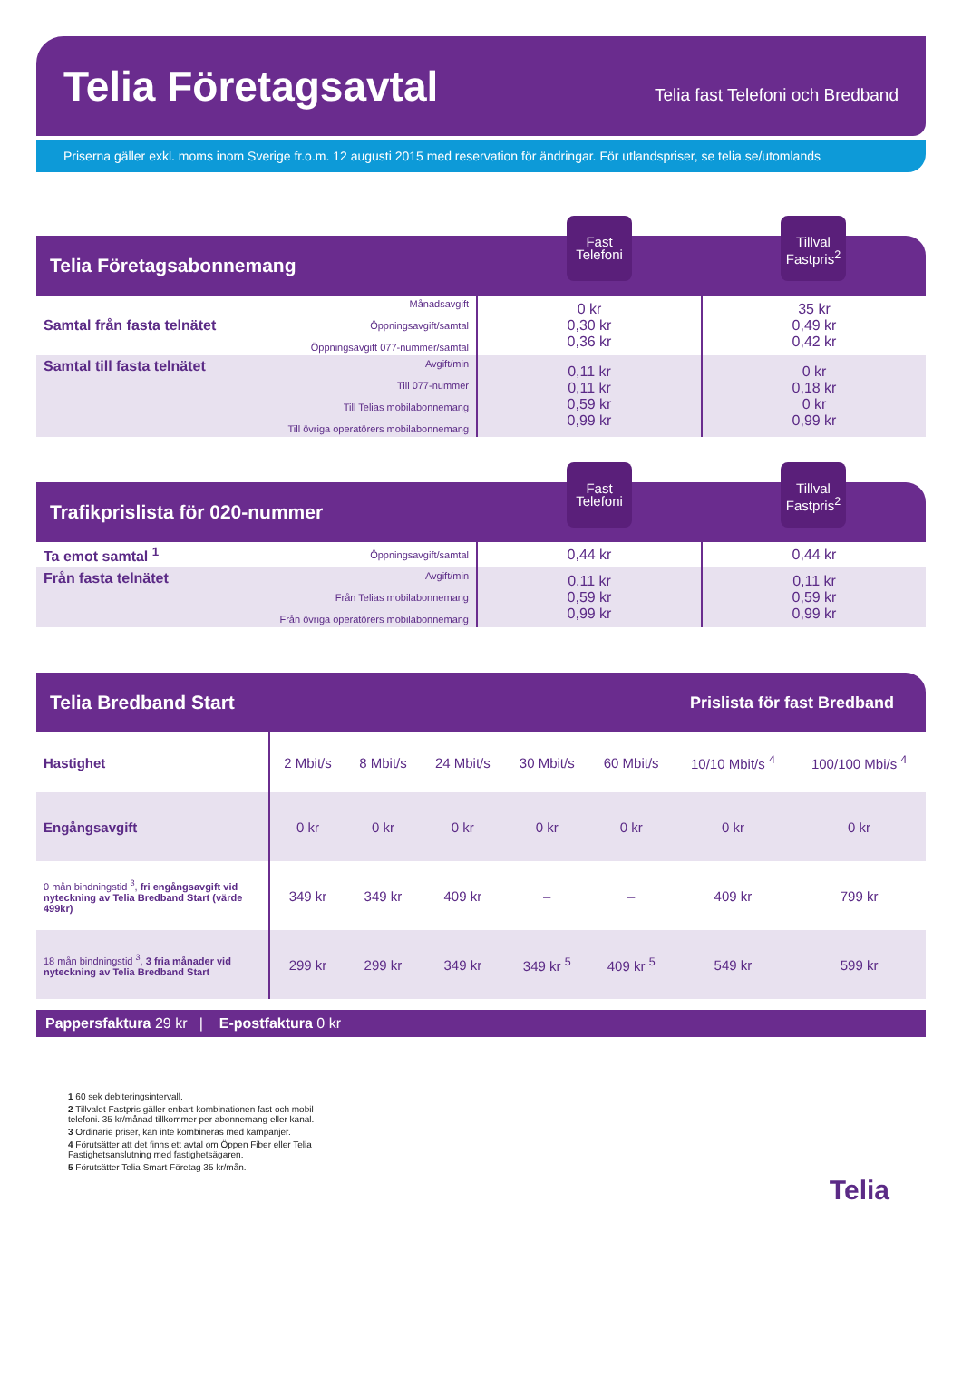Telia Företagsavtal
Telia fast Telefoni och Bredband
Priserna gäller exkl. moms inom Sverige fr.o.m. 12 augusti 2015 med reservation för ändringar. För utlandspriser, se telia.se/utomlands
Telia Företagsabonnemang
Fast Telefoni
Tillval Fastpris<sup>2</sup>
| Samtal från fasta telnätet | Månadsavgift Öppningsavgift/samtal Öppningsavgift 077-nummer/samtal | 0 kr 0,30 kr 0,36 kr | 35 kr 0,49 kr 0,42 kr |
| Samtal till fasta telnätet | Avgift/min Till 077-nummer Till Telias mobilabonnemang Till övriga operatörers mobilabonnemang | 0,11 kr 0,11 kr 0,59 kr 0,99 kr | 0 kr 0,18 kr 0 kr 0,99 kr |
Trafikprislista för 020-nummer
Fast Telefoni
Tillval Fastpris<sup>2</sup>
| Ta emot samtal <sup>1</sup> | Öppningsavgift/samtal | 0,44 kr | 0,44 kr |
| Från fasta telnätet | Avgift/min Från Telias mobilabonnemang Från övriga operatörers mobilabonnemang | 0,11 kr 0,59 kr 0,99 kr | 0,11 kr 0,59 kr 0,99 kr |
Telia Bredband Start Prislista för fast Bredband
| Hastighet | 2 Mbit/s | 8 Mbit/s | 24 Mbit/s | 30 Mbit/s | 60 Mbit/s | 10/10 Mbit/s <sup>4</sup> | 100/100 Mbi/s <sup>4</sup> |
| Engångsavgift | 0 kr | 0 kr | 0 kr | 0 kr | 0 kr | 0 kr | 0 kr |
| 0 mån bindningstid <sup>3</sup>, fri engångsavgift vid nyteckning av Telia Bredband Start (värde 499kr) | 349 kr | 349 kr | 409 kr | – | – | 409 kr | 799 kr |
| 18 mån bindningstid <sup>3</sup>, 3 fria månader vid nyteckning av Telia Bredband Start | 299 kr | 299 kr | 349 kr | 349 kr <sup>5</sup> | 409 kr <sup>5</sup> | 549 kr | 599 kr |
Pappersfaktura 29 kr | E-postfaktura 0 kr
1 60 sek debiteringsintervall.
2 Tillvalet Fastpris gäller enbart kombinationen fast och mobil
telefoni. 35 kr/månad tillkommer per abonnemang eller kanal.
3 Ordinarie priser, kan inte kombineras med kampanjer.
4 Förutsätter att det finns ett avtal om Öppen Fiber eller Telia
Fastighetsanslutning med fastighetsägaren.
5 Förutsätter Telia Smart Företag 35 kr/mån.
Telia